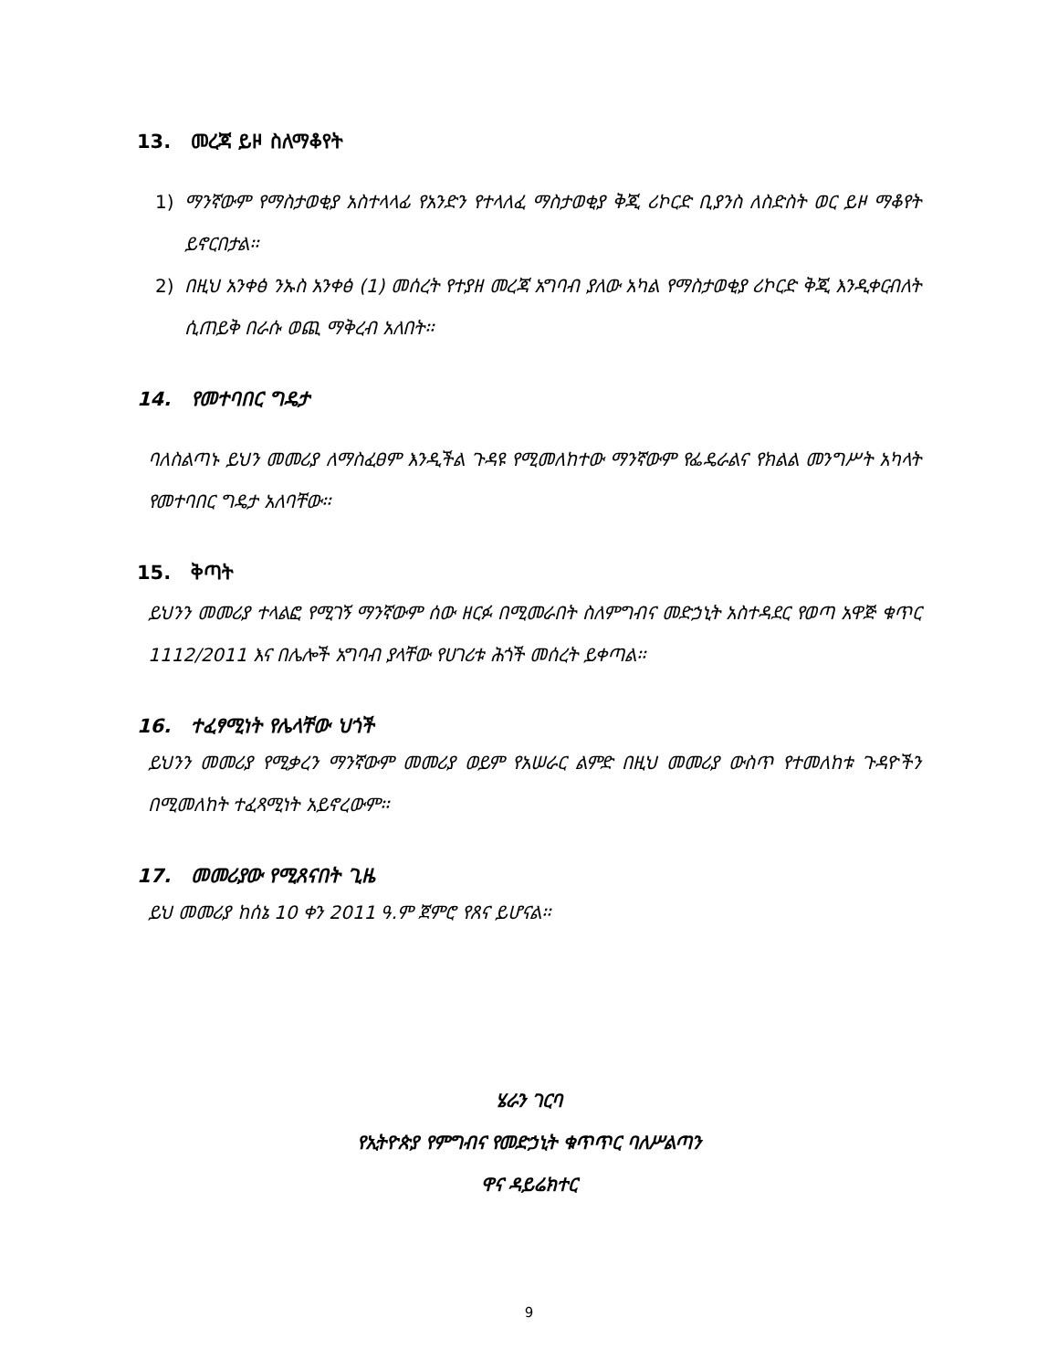13. መረጃ ይዞ ስለማቆየት
1) ማንኛውም የማስታወቂያ አስተላላፊ የአንድን የተላለፈ ማስታወቂያ ቅጂ ሪኮርድ ቢያንስ ለስድስት ወር ይዞ ማቆየት ይኖርበታል፡፡
2) በዚህ አንቀፅ ንኡስ አንቀፅ (1) መሰረት የተያዘ መረጃ አግባብ ያለው አካል የማስታወቂያ ሪኮርድ ቅጂ እንዲቀርብለት ሲጠይቅ በራሱ ወጪ ማቅረብ አለበት፡፡
14. የመተባበር ግዴታ
ባለስልጣኑ ይህን መመሪያ ለማስፈፀም እንዲችል ጉዳዩ የሚመለከተው ማንኛውም የፌዴራልና የክልል መንግሥት አካላት የመተባበር ግዴታ አለባቸው፡፡
15. ቅጣት
ይህንን መመሪያ ተላልፎ የሚገኝ ማንኛውም ሰው ዘርፉ በሚመራበት ስለምግብና መድኃኒት አስተዳደር የወጣ አዋጅ ቁጥር 1112/2011 እና በሌሎች አግባብ ያላቸው የሀገሪቱ ሕጎች መሰረት ይቀጣል፡፡
16. ተፈፃሚነት የሌላቸው ህጎች
ይህንን መመሪያ የሚቃረን ማንኛውም መመሪያ ወይም የአሠራር ልምድ በዚህ መመሪያ ውስጥ የተመለከቱ ጉዳዮችን በሚመለከት ተፈጻሚነት አይኖረውም፡፡
17. መመሪያው የሚጸናበት ጊዜ
ይህ መመሪያ ከሰኔ 10 ቀን 2011 ዓ.ም ጀምሮ የጸና ይሆናል፡፡
ሄራን ገርባ
የኢትዮጵያ የምግብና የመድኃኒት ቁጥጥር ባለሥልጣን
ዋና ዳይሬክተር
9